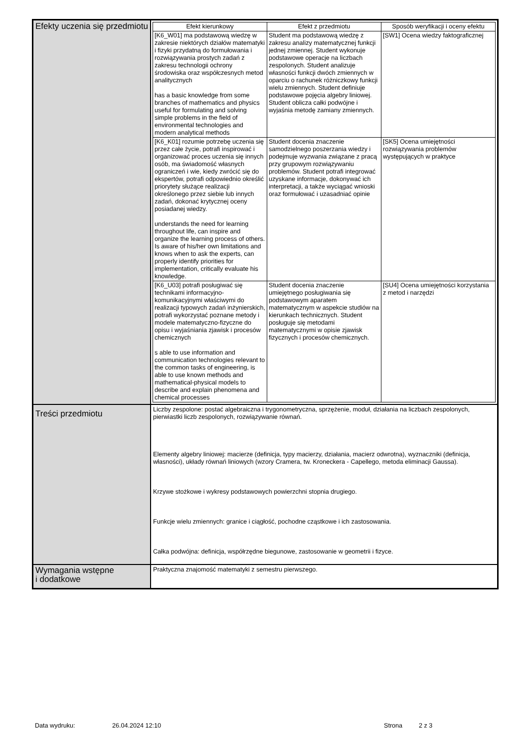| Efekty uczenia się przedmiotu | / Efekt kierunkowy / Efekt z przedmiotu / Sposób weryfikacji i oceny efektu / / --- / --- / --- / / [K6_W01] ma podstawową wiedzę w zakresie niektórych działów matematyki i fizyki przydatną do formułowania i rozwiązywania prostych zadań z zakresu technologii ochrony środowiska oraz współczesnych metod analitycznych has a basic knowledge from some branches of mathematics and physics useful for formulating and solving simple problems in the field of environmental technologies and modern analytical methods / Student ma podstawową wiedzę z zakresu analizy matematycznej funkcji jednej zmiennej. Student wykonuje podstawowe operacje na liczbach zespolonych. Student analizuje własności funkcji dwóch zmiennych w oparciu o rachunek różniczkowy funkcji wielu zmiennych. Student definiuje podstawowe pojęcia algebry liniowej. Student oblicza całki podwójne i wyjaśnia metodę zamiany zmiennych. / [SW1] Ocena wiedzy faktograficznej / / [K6_K01] rozumie potrzebę uczenia się przez całe życie, potrafi inspirować i organizować proces uczenia się innych osób, ma świadomość własnych ograniczeń i wie, kiedy zwrócić się do ekspertów, potrafi odpowiednio określić priorytety służące realizacji określonego przez siebie lub innych zadań, dokonać krytycznej oceny posiadanej wiedzy. understands the need for learning throughout life, can inspire and organize the learning process of others. Is aware of his/her own limitations and knows when to ask the experts, can properly identify priorities for implementation, critically evaluate his knowledge. / Student docenia znaczenie samodzielnego poszerzania wiedzy i podejmuje wyzwania związane z pracą przy grupowym rozwiązywaniu problemów. Student potrafi integrować uzyskane informacje, dokonywać ich interpretacji, a także wyciągać wnioski oraz formułować i uzasadniać opinie / [SK5] Ocena umiejętności rozwiązywania problemów występujących w praktyce / / [K6_U03] potrafi posługiwać się technikami informacyjno-komunikacyjnymi właściwymi do realizacji typowych zadań inżynierskich, potrafi wykorzystać poznane metody i modele matematyczno-fizyczne do opisu i wyjaśniania zjawisk i procesów chemicznych s able to use information and communication technologies relevant to the common tasks of engineering, is able to use known methods and mathematical-physical models to describe and explain phenomena and chemical processes / Student docenia znaczenie umiejętnego posługiwania się podstawowym aparatem matematycznym w aspekcie studiów na kierunkach technicznych. Student posługuje się metodami matematycznymi w opisie zjawisk fizycznych i procesów chemicznych. / [SU4] Ocena umiejętności korzystania z metod i narzędzi / |
| Treści przedmiotu | Liczby zespolone: postać algebraiczna i trygonometryczna, sprzężenie, moduł, działania na liczbach zespolonych, pierwiastki liczb zespolonych, rozwiązywanie równań. Elementy algebry liniowej: macierze (definicja, typy macierzy, działania, macierz odwrotna), wyznaczniki (definicja, własności), układy równań liniowych (wzory Cramera, tw. Kroneckera - Capellego, metoda eliminacji Gaussa). Krzywe stożkowe i wykresy podstawowych powierzchni stopnia drugiego. Funkcje wielu zmiennych: granice i ciągłość, pochodne cząstkowe i ich zastosowania. Całka podwójna: definicja, współrzędne biegunowe, zastosowanie w geometrii i fizyce. |
| Wymagania wstępne i dodatkowe | Praktyczna znajomość matematyki z semestru pierwszego. |
Data wydruku: 26.04.2024 12:10 Strona 2 z 3